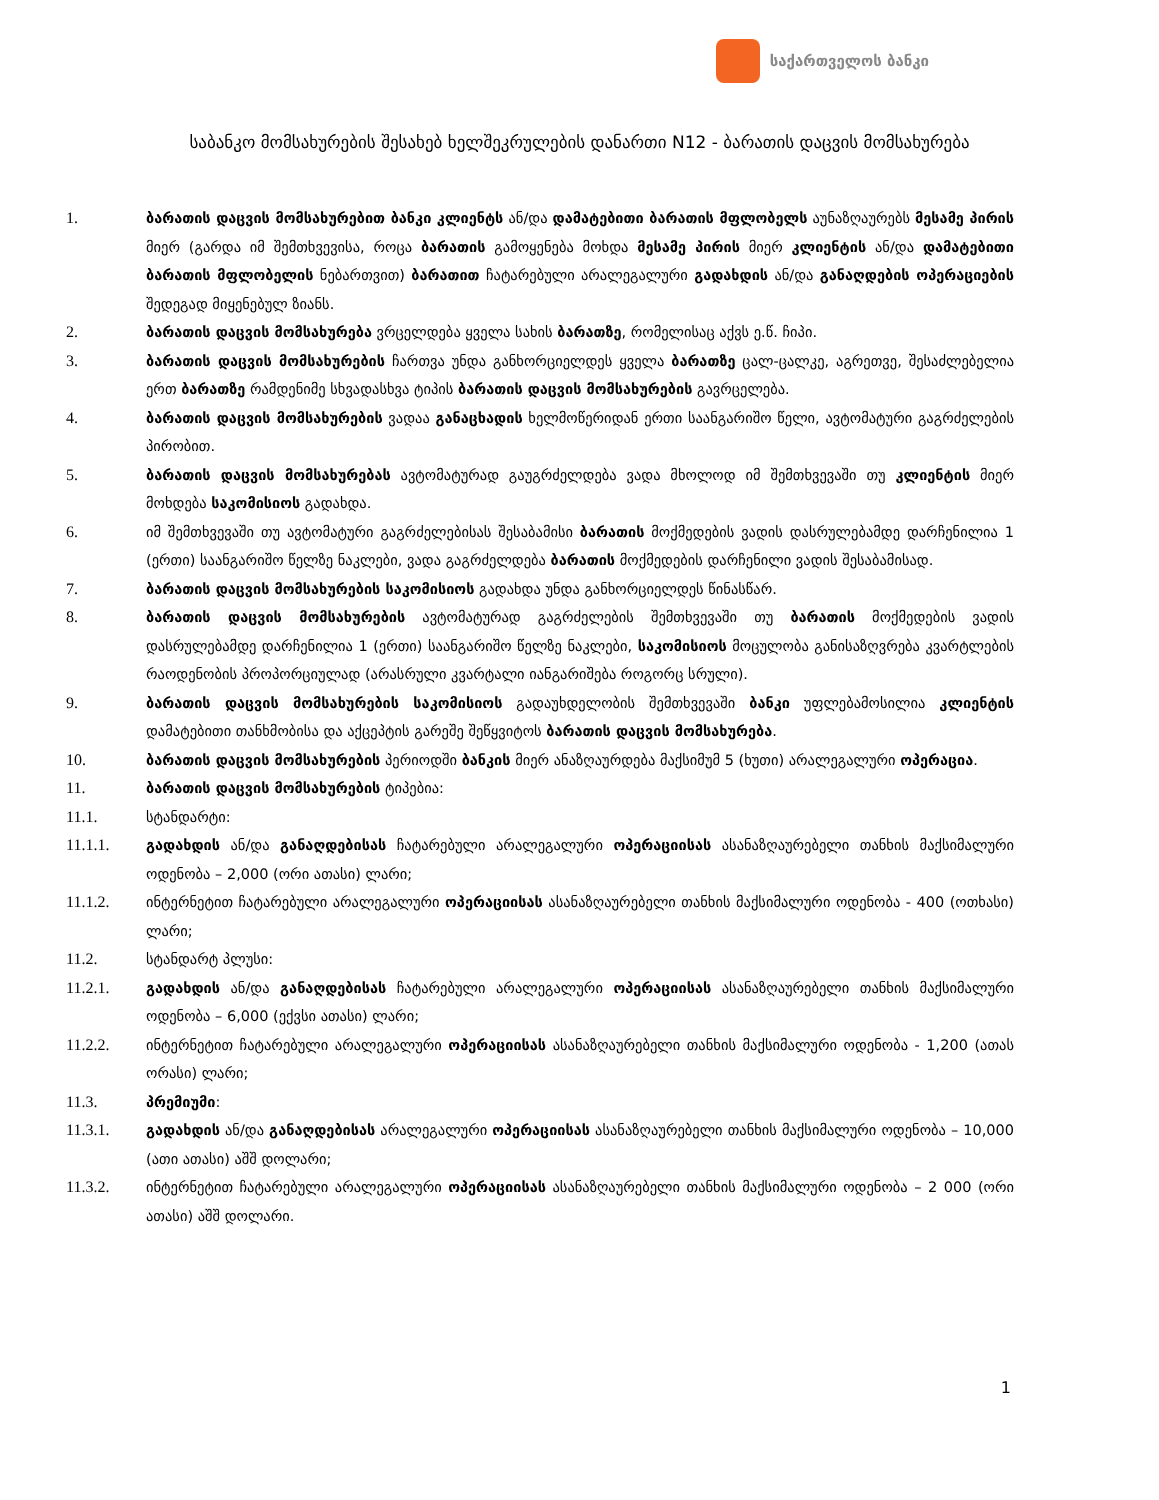საქართველოს ბანკი
საბანკო მომსახურების შესახებ ხელშეკრულების დანართი N12 - ბარათის დაცვის მომსახურება
1. ბარათის დაცვის მომსახურებით ბანკი კლიენტს ან/და დამატებითი ბარათის მფლობელს აუნაზღაურებს მესამე პირის მიერ (გარდა იმ შემთხვევისა, როცა ბარათის გამოყენება მოხდა მესამე პირის მიერ კლიენტის ან/და დამატებითი ბარათის მფლობელის ნებართვით) ბარათით ჩატარებული არალეგალური გადახდის ან/და განაღდების ოპერაციების შედეგად მიყენებულ ზიანს.
2. ბარათის დაცვის მომსახურება ვრცელდება ყველა სახის ბარათზე, რომელისაც აქვს ე.წ. ჩიპი.
3. ბარათის დაცვის მომსახურების ჩართვა უნდა განხორციელდეს ყველა ბარათზე ცალ-ცალკე, აგრეთვე, შესაძლებელია ერთ ბარათზე რამდენიმე სხვადასხვა ტიპის ბარათის დაცვის მომსახურების გავრცელება.
4. ბარათის დაცვის მომსახურების ვადაა განაცხადის ხელმოწერიდან ერთი საანგარიშო წელი, ავტომატური გაგრძელების პირობით.
5. ბარათის დაცვის მომსახურებას ავტომატურად გაუგრძელდება ვადა მხოლოდ იმ შემთხვევაში თუ კლიენტის მიერ მოხდება საკომისიოს გადახდა.
6. იმ შემთხვევაში თუ ავტომატური გაგრძელებისას შესაბამისი ბარათის მოქმედების ვადის დასრულებამდე დარჩენილია 1 (ერთი) საანგარიშო წელზე ნაკლები, ვადა გაგრძელდება ბარათის მოქმედების დარჩენილი ვადის შესაბამისად.
7. ბარათის დაცვის მომსახურების საკომისიოს გადახდა უნდა განხორციელდეს წინასწარ.
8. ბარათის დაცვის მომსახურების ავტომატურად გაგრძელების შემთხვევაში თუ ბარათის მოქმედების ვადის დასრულებამდე დარჩენილია 1 (ერთი) საანგარიშო წელზე ნაკლები, საკომისიოს მოცულობა განისაზღვრება კვარტლების რაოდენობის პროპორციულად (არასრული კვარტალი იანგარიშება როგორც სრული).
9. ბარათის დაცვის მომსახურების საკომისიოს გადაუხდელობის შემთხვევაში ბანკი უფლებამოსილია კლიენტის დამატებითი თანხმობისა და აქცეპტის გარეშე შეწყვიტოს ბარათის დაცვის მომსახურება.
10. ბარათის დაცვის მომსახურების პერიოდში ბანკის მიერ ანაზღაურდება მაქსიმუმ 5 (ხუთი) არალეგალური ოპერაცია.
11. ბარათის დაცვის მომსახურების ტიპებია:
11.1. სტანდარტი:
11.1.1. გადახდის ან/და განაღდებისას ჩატარებული არალეგალური ოპერაციისას ასანაზღაურებელი თანხის მაქსიმალური ოდენობა – 2,000 (ორი ათასი) ლარი;
11.1.2. ინტერნეტით ჩატარებული არალეგალური ოპერაციისას ასანაზღაურებელი თანხის მაქსიმალური ოდენობა - 400 (ოთხასი) ლარი;
11.2. სტანდარტ პლუსი:
11.2.1. გადახდის ან/და განაღდებისას ჩატარებული არალეგალური ოპერაციისას ასანაზღაურებელი თანხის მაქსიმალური ოდენობა – 6,000 (ექვსი ათასი) ლარი;
11.2.2. ინტერნეტით ჩატარებული არალეგალური ოპერაციისას ასანაზღაურებელი თანხის მაქსიმალური ოდენობა - 1,200 (ათას ორასი) ლარი;
11.3. პრემიუმი:
11.3.1. გადახდის ან/და განაღდებისას არალეგალური ოპერაციისას ასანაზღაურებელი თანხის მაქსიმალური ოდენობა – 10,000 (ათი ათასი) აშშ დოლარი;
11.3.2. ინტერნეტით ჩატარებული არალეგალური ოპერაციისას ასანაზღაურებელი თანხის მაქსიმალური ოდენობა – 2 000 (ორი ათასი) აშშ დოლარი.
1